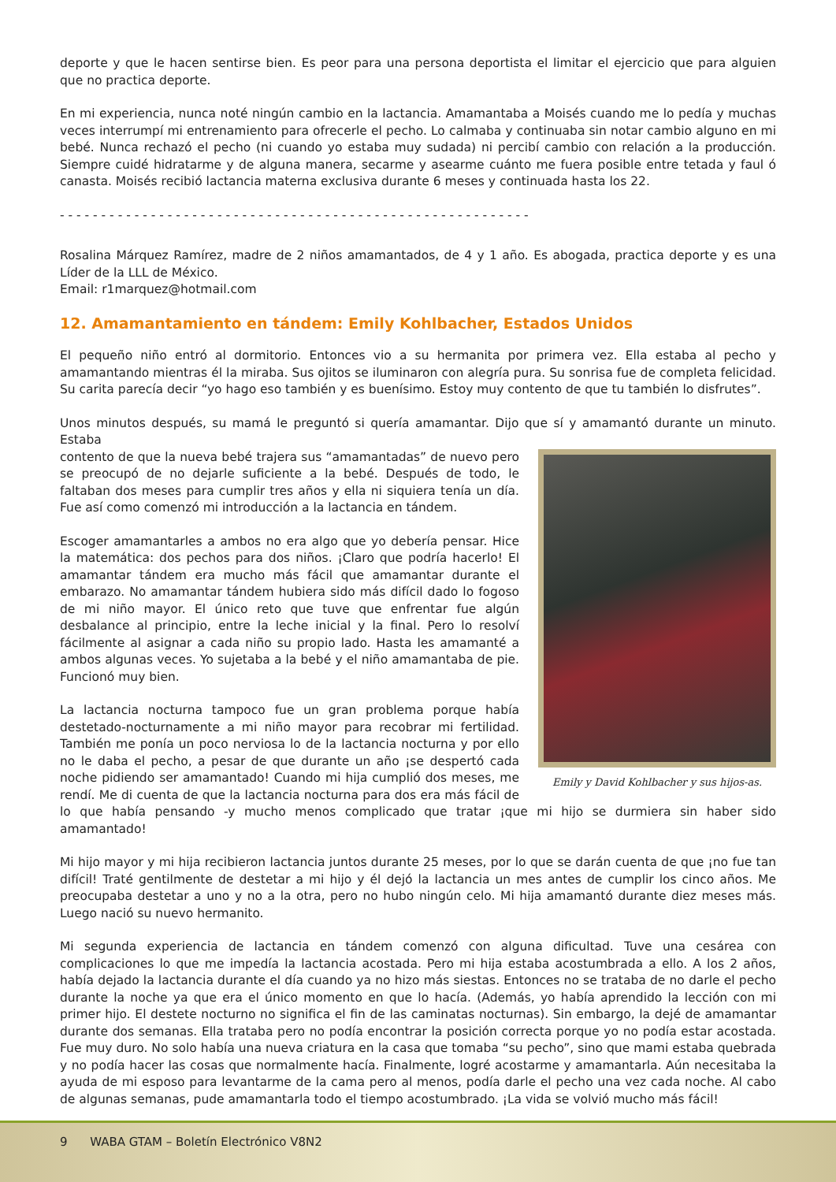deporte y que le hacen sentirse bien. Es peor para una persona deportista el limitar el ejercicio que para alguien que no practica deporte.
En mi experiencia, nunca noté ningún cambio en la lactancia. Amamantaba a Moisés cuando me lo pedía y muchas veces interrumpí mi entrenamiento para ofrecerle el pecho. Lo calmaba y continuaba sin notar cambio alguno en mi bebé. Nunca rechazó el pecho (ni cuando yo estaba muy sudada) ni percibí cambio con relación a la producción. Siempre cuidé hidratarme y de alguna manera, secarme y asearme cuánto me fuera posible entre tetada y faul ó canasta. Moisés recibió lactancia materna exclusiva durante 6 meses y continuada hasta los 22.
- - - - - - - - - - - - - - - - - - - - - - - - - - - - - - - - - - - - - - - - - - - - - - - - - - - - - - - - -
Rosalina Márquez Ramírez, madre de 2 niños amamantados, de 4 y 1 año. Es abogada, practica deporte y es una Líder de la LLL de México.
Email: r1marquez@hotmail.com
12. Amamantamiento en tándem: Emily Kohlbacher, Estados Unidos
El pequeño niño entró al dormitorio. Entonces vio a su hermanita por primera vez. Ella estaba al pecho y amamantando mientras él la miraba. Sus ojitos se iluminaron con alegría pura. Su sonrisa fue de completa felicidad. Su carita parecía decir “yo hago eso también y es buenísimo. Estoy muy contento de que tu también lo disfrutes”.
Unos minutos después, su mamá le preguntó si quería amamantar. Dijo que sí y amamantó durante un minuto. Estaba
Emily y David Kohlbacher y sus hijos-as.
contento de que la nueva bebé trajera sus “amamantadas” de nuevo pero se preocupó de no dejarle suficiente a la bebé. Después de todo, le faltaban dos meses para cumplir tres años y ella ni siquiera tenía un día. Fue así como comenzó mi introducción a la lactancia en tándem.
Escoger amamantarles a ambos no era algo que yo debería pensar. Hice la matemática: dos pechos para dos niños. ¡Claro que podría hacerlo! El amamantar tándem era mucho más fácil que amamantar durante el embarazo. No amamantar tándem hubiera sido más difícil dado lo fogoso de mi niño mayor. El único reto que tuve que enfrentar fue algún desbalance al principio, entre la leche inicial y la final. Pero lo resolví fácilmente al asignar a cada niño su propio lado. Hasta les amamanté a ambos algunas veces. Yo sujetaba a la bebé y el niño amamantaba de pie. Funcionó muy bien.
La lactancia nocturna tampoco fue un gran problema porque había destetado-nocturnamente a mi niño mayor para recobrar mi fertilidad. También me ponía un poco nerviosa lo de la lactancia nocturna y por ello no le daba el pecho, a pesar de que durante un año ¡se despertó cada noche pidiendo ser amamantado! Cuando mi hija cumplió dos meses, me rendí. Me di cuenta de que la lactancia nocturna para dos era más fácil de lo que había pensando -y mucho menos complicado que tratar ¡que mi hijo se durmiera sin haber sido amamantado!
Mi hijo mayor y mi hija recibieron lactancia juntos durante 25 meses, por lo que se darán cuenta de que ¡no fue tan difícil! Traté gentilmente de destetar a mi hijo y él dejó la lactancia un mes antes de cumplir los cinco años. Me preocupaba destetar a uno y no a la otra, pero no hubo ningún celo. Mi hija amamantó durante diez meses más. Luego nació su nuevo hermanito.
Mi segunda experiencia de lactancia en tándem comenzó con alguna dificultad. Tuve una cesárea con complicaciones lo que me impedía la lactancia acostada. Pero mi hija estaba acostumbrada a ello. A los 2 años, había dejado la lactancia durante el día cuando ya no hizo más siestas. Entonces no se trataba de no darle el pecho durante la noche ya que era el único momento en que lo hacía. (Además, yo había aprendido la lección con mi primer hijo. El destete nocturno no significa el fin de las caminatas nocturnas). Sin embargo, la dejé de amamantar durante dos semanas. Ella trataba pero no podía encontrar la posición correcta porque yo no podía estar acostada. Fue muy duro. No solo había una nueva criatura en la casa que tomaba “su pecho”, sino que mami estaba quebrada y no podía hacer las cosas que normalmente hacía. Finalmente, logré acostarme y amamantarla. Aún necesitaba la ayuda de mi esposo para levantarme de la cama pero al menos, podía darle el pecho una vez cada noche. Al cabo de algunas semanas, pude amamantarla todo el tiempo acostumbrado. ¡La vida se volvió mucho más fácil!
9 WABA GTAM – Boletín Electrónico V8N2